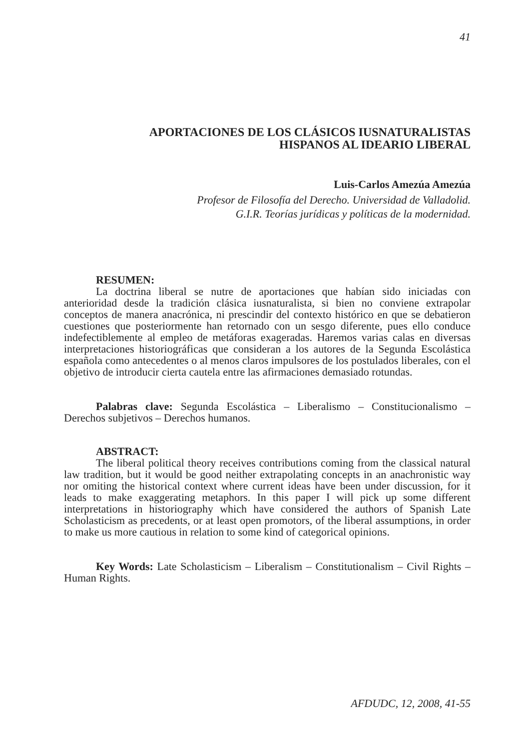41
APORTACIONES DE LOS CLÁSICOS IUSNATURALISTAS
HISPANOS AL IDEARIO LIBERAL
Luis-Carlos Amezúa Amezúa
Profesor de Filosofía del Derecho. Universidad de Valladolid.
G.I.R. Teorías jurídicas y políticas de la modernidad.
RESUMEN:
La doctrina liberal se nutre de aportaciones que habían sido iniciadas con anterioridad desde la tradición clásica iusnaturalista, si bien no conviene extrapolar conceptos de manera anacrónica, ni prescindir del contexto histórico en que se debatieron cuestiones que posteriormente han retornado con un sesgo diferente, pues ello conduce indefectiblemente al empleo de metáforas exageradas. Haremos varias calas en diversas interpretaciones historiográficas que consideran a los autores de la Segunda Escolástica española como antecedentes o al menos claros impulsores de los postulados liberales, con el objetivo de introducir cierta cautela entre las afirmaciones demasiado rotundas.
Palabras clave: Segunda Escolástica – Liberalismo – Constitucionalismo – Derechos subjetivos – Derechos humanos.
ABSTRACT:
The liberal political theory receives contributions coming from the classical natural law tradition, but it would be good neither extrapolating concepts in an anachronistic way nor omiting the historical context where current ideas have been under discussion, for it leads to make exaggerating metaphors. In this paper I will pick up some different interpretations in historiography which have considered the authors of Spanish Late Scholasticism as precedents, or at least open promotors, of the liberal assumptions, in order to make us more cautious in relation to some kind of categorical opinions.
Key Words: Late Scholasticism – Liberalism – Constitutionalism – Civil Rights – Human Rights.
AFDUDC, 12, 2008, 41-55